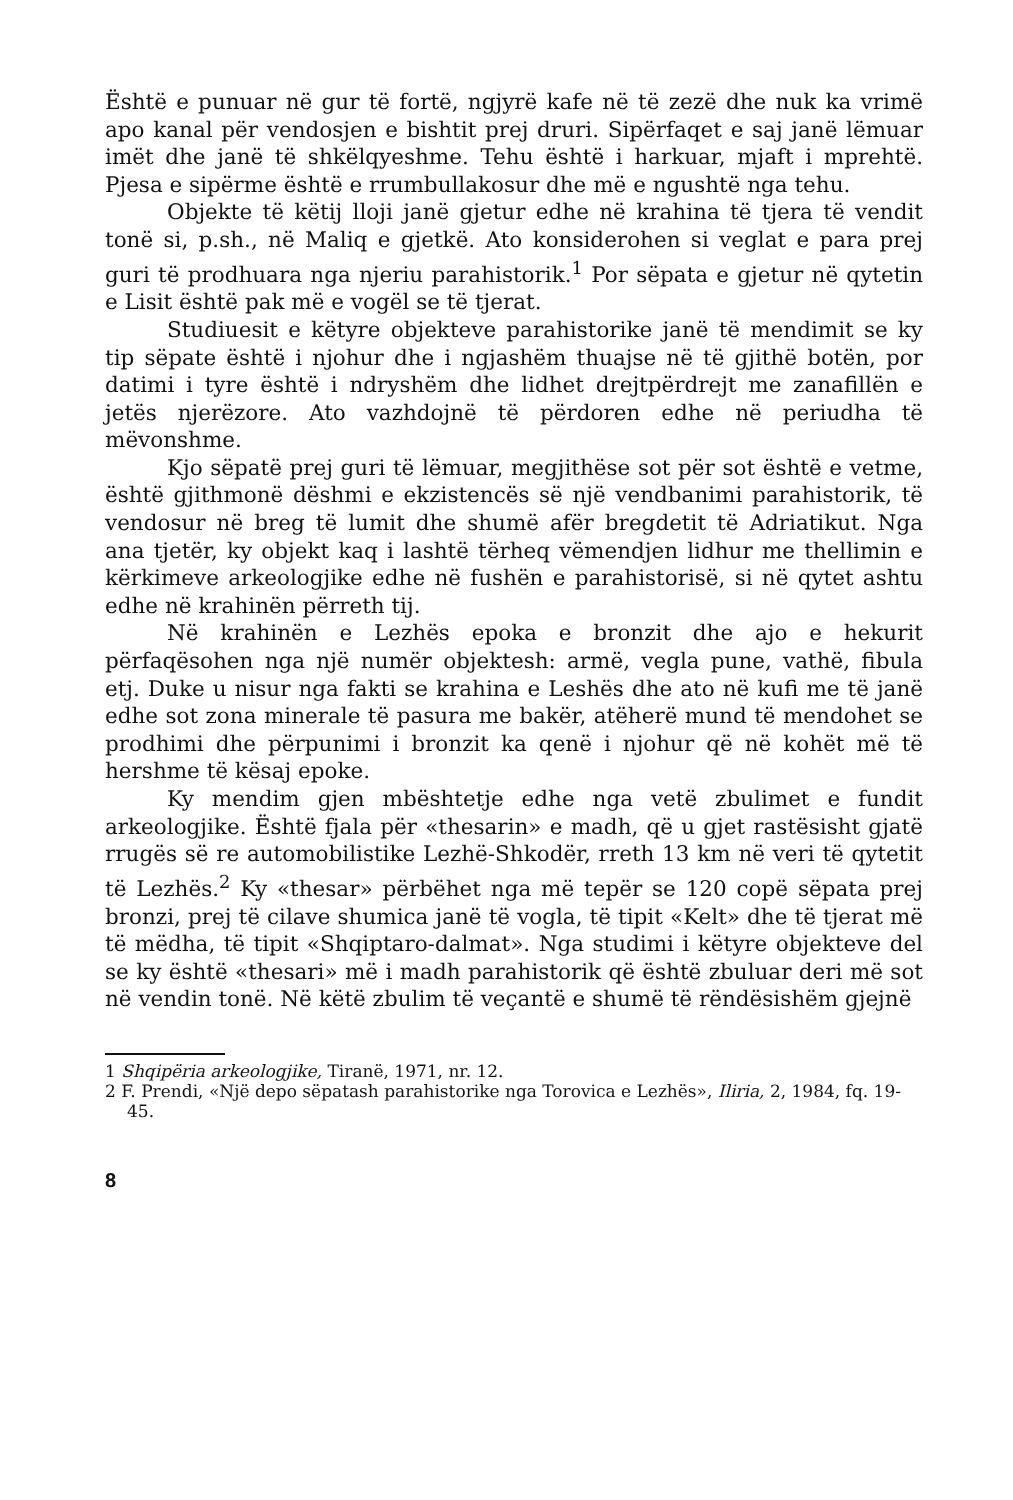Është e punuar në gur të fortë, ngjyrë kafe në të zezë dhe nuk ka vrimë apo kanal për vendosjen e bishtit prej druri. Sipërfaqet e saj janë lëmuar imët dhe janë të shkëlqyeshme. Tehu është i harkuar, mjaft i mprehtë. Pjesa e sipërme është e rrumbullakosur dhe më e ngushtë nga tehu.
Objekte të këtij lloji janë gjetur edhe në krahina të tjera të vendit tonë si, p.sh., në Maliq e gjetkë. Ato konsiderohen si veglat e para prej guri të prodhuara nga njeriu parahistorik.<sup>1</sup> Por sëpata e gjetur në qytetin e Lisit është pak më e vogël se të tjerat.
Studiuesit e këtyre objekteve parahistorike janë të mendimit se ky tip sëpate është i njohur dhe i ngjashëm thuajse në të gjithë botën, por datimi i tyre është i ndryshëm dhe lidhet drejtpërdrejt me zanafillën e jetës njerëzore. Ato vazhdojnë të përdoren edhe në periudha të mëvonshme.
Kjo sëpatë prej guri të lëmuar, megjithëse sot për sot është e vetme, është gjithmonë dëshmi e ekzistencës së një vendbanimi parahistorik, të vendosur në breg të lumit dhe shumë afër bregdetit të Adriatikut. Nga ana tjetër, ky objekt kaq i lashtë tërheq vëmendjen lidhur me thellimin e kërkimeve arkeologjike edhe në fushën e parahistorisë, si në qytet ashtu edhe në krahinën përreth tij.
Në krahinën e Lezhës epoka e bronzit dhe ajo e hekurit përfaqësohen nga një numër objektesh: armë, vegla pune, vathë, fibula etj. Duke u nisur nga fakti se krahina e Leshës dhe ato në kufi me të janë edhe sot zona minerale të pasura me bakër, atëherë mund të mendohet se prodhimi dhe përpunimi i bronzit ka qenë i njohur që në kohët më të hershme të kësaj epoke.
Ky mendim gjen mbështetje edhe nga vetë zbulimet e fundit arkeologjike. Është fjala për «thesarin» e madh, që u gjet rastësisht gjatë rrugës së re automobilistike Lezhë-Shkodër, rreth 13 km në veri të qytetit të Lezhës.<sup>2</sup> Ky «thesar» përbëhet nga më tepër se 120 copë sëpata prej bronzi, prej të cilave shumica janë të vogla, të tipit «Kelt» dhe të tjerat më të mëdha, të tipit «Shqiptaro-dalmat». Nga studimi i këtyre objekteve del se ky është «thesari» më i madh parahistorik që është zbuluar deri më sot në vendin tonë. Në këtë zbulim të veçantë e shumë të rëndësishëm gjejnë
1 Shqipëria arkeologjike, Tiranë, 1971, nr. 12.
2 F. Prendi, «Një depo sëpatash parahistorike nga Torovica e Lezhës», Iliria, 2, 1984, fq. 19-45.
8